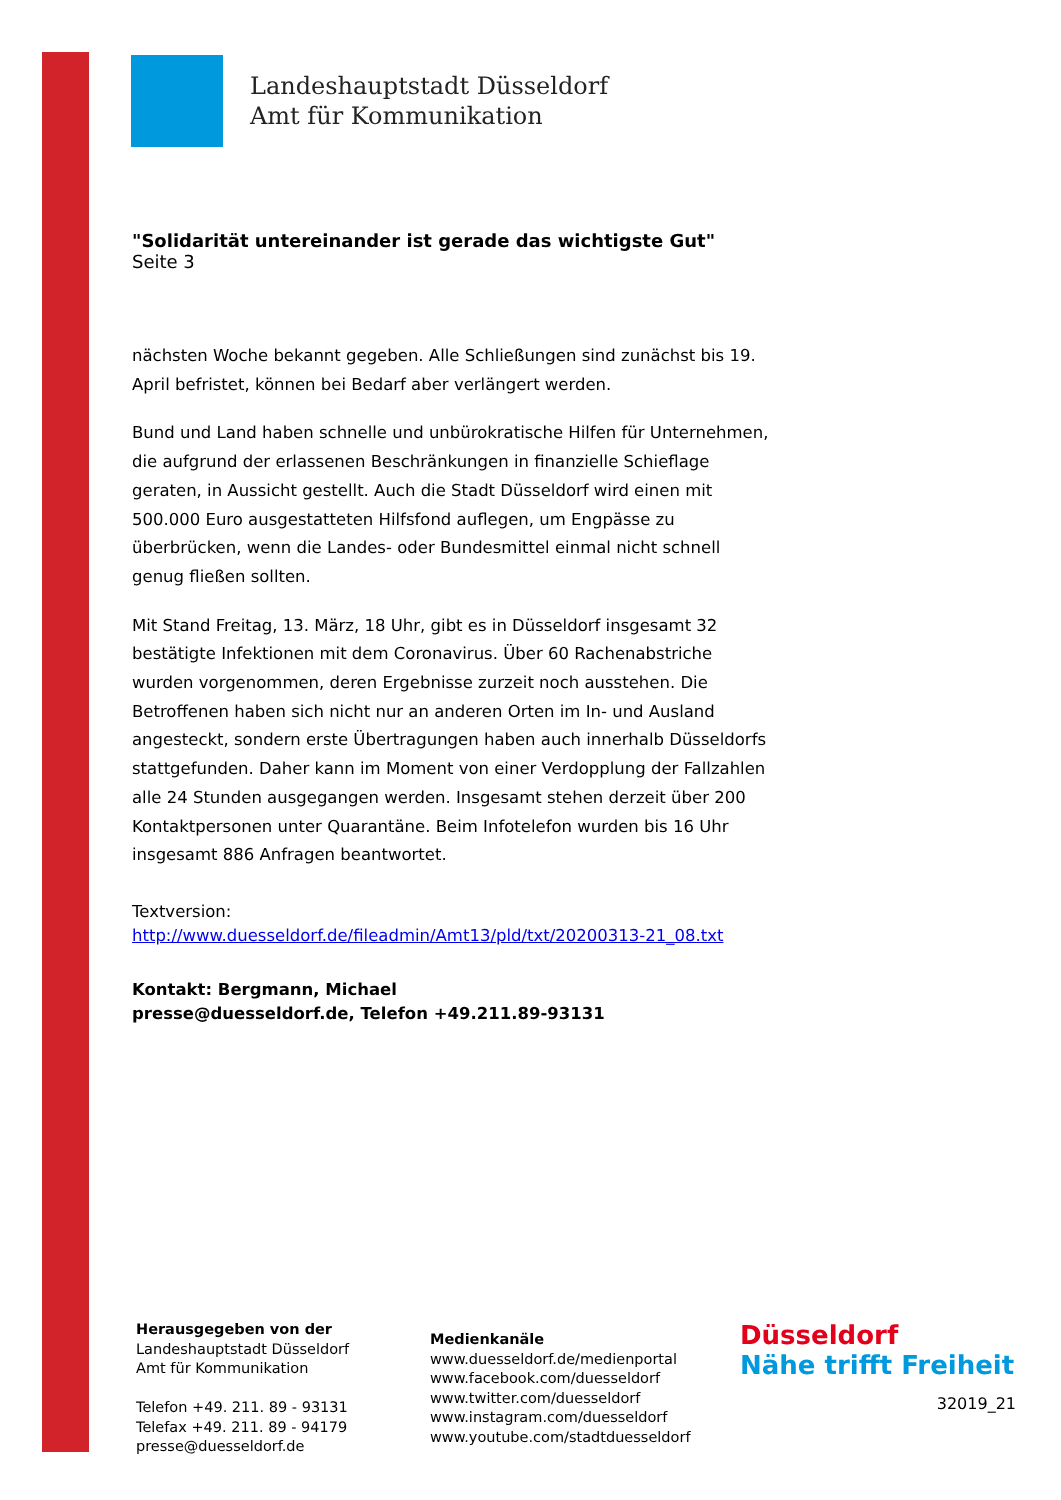Landeshauptstadt Düsseldorf
Amt für Kommunikation
"Solidarität untereinander ist gerade das wichtigste Gut"
Seite 3
nächsten Woche bekannt gegeben. Alle Schließungen sind zunächst bis 19. April befristet, können bei Bedarf aber verlängert werden.
Bund und Land haben schnelle und unbürokratische Hilfen für Unternehmen, die aufgrund der erlassenen Beschränkungen in finanzielle Schieflage geraten, in Aussicht gestellt. Auch die Stadt Düsseldorf wird einen mit 500.000 Euro ausgestatteten Hilfsfond auflegen, um Engpässe zu überbrücken, wenn die Landes- oder Bundesmittel einmal nicht schnell genug fließen sollten.
Mit Stand Freitag, 13. März, 18 Uhr, gibt es in Düsseldorf insgesamt 32 bestätigte Infektionen mit dem Coronavirus. Über 60 Rachenabstriche wurden vorgenommen, deren Ergebnisse zurzeit noch ausstehen. Die Betroffenen haben sich nicht nur an anderen Orten im In- und Ausland angesteckt, sondern erste Übertragungen haben auch innerhalb Düsseldorfs stattgefunden. Daher kann im Moment von einer Verdopplung der Fallzahlen alle 24 Stunden ausgegangen werden. Insgesamt stehen derzeit über 200 Kontaktpersonen unter Quarantäne. Beim Infotelefon wurden bis 16 Uhr insgesamt 886 Anfragen beantwortet.
Textversion:
http://www.duesseldorf.de/fileadmin/Amt13/pld/txt/20200313-21_08.txt
Kontakt: Bergmann, Michael
presse@duesseldorf.de, Telefon +49.211.89-93131
Herausgegeben von der
Landeshauptstadt Düsseldorf
Amt für Kommunikation
Telefon +49. 211. 89 - 93131
Telefax +49. 211. 89 - 94179
presse@duesseldorf.de
Medienkanäle
www.duesseldorf.de/medienportal
www.facebook.com/duesseldorf
www.twitter.com/duesseldorf
www.instagram.com/duesseldorf
www.youtube.com/stadtduesseldorf
Düsseldorf
Nähe trifft Freiheit
32019_21